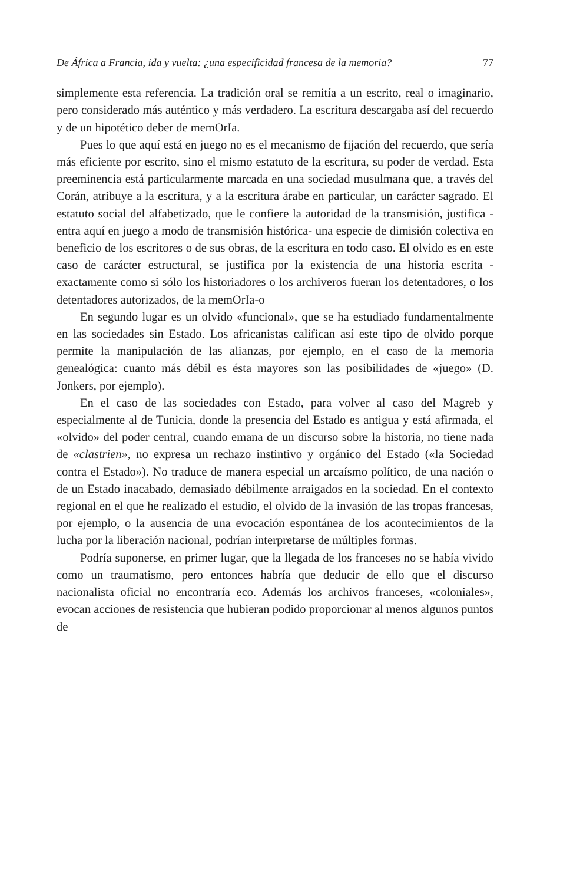De África a Francia, ida y vuelta: ¿una especificidad francesa de la memoria? 77
simplemente esta referencia. La tradición oral se remitía a un escrito, real o imaginario, pero considerado más auténtico y más verdadero. La escritura descargaba así del recuerdo y de un hipotético deber de memOrIa.
Pues lo que aquí está en juego no es el mecanismo de fijación del recuerdo, que sería más eficiente por escrito, sino el mismo estatuto de la escritura, su poder de verdad. Esta preeminencia está particularmente marcada en una sociedad musulmana que, a través del Corán, atribuye a la escritura, y a la escritura árabe en particular, un carácter sagrado. El estatuto social del alfabetizado, que le confiere la autoridad de la transmisión, justifica -entra aquí en juego a modo de transmisión histórica- una especie de dimisión colectiva en beneficio de los escritores o de sus obras, de la escritura en todo caso. El olvido es en este caso de carácter estructural, se justifica por la existencia de una historia escrita -exactamente como si sólo los historiadores o los archiveros fueran los detentadores, o los detentadores autorizados, de la memOrIa-o
En segundo lugar es un olvido «funcional», que se ha estudiado fundamentalmente en las sociedades sin Estado. Los africanistas califican así este tipo de olvido porque permite la manipulación de las alianzas, por ejemplo, en el caso de la memoria genealógica: cuanto más débil es ésta mayores son las posibilidades de «juego» (D. Jonkers, por ejemplo).
En el caso de las sociedades con Estado, para volver al caso del Magreb y especialmente al de Tunicia, donde la presencia del Estado es antigua y está afirmada, el «olvido» del poder central, cuando emana de un discurso sobre la historia, no tiene nada de «clastrien», no expresa un rechazo instintivo y orgánico del Estado («la Sociedad contra el Estado»). No traduce de manera especial un arcaísmo político, de una nación o de un Estado inacabado, demasiado débilmente arraigados en la sociedad. En el contexto regional en el que he realizado el estudio, el olvido de la invasión de las tropas francesas, por ejemplo, o la ausencia de una evocación espontánea de los acontecimientos de la lucha por la liberación nacional, podrían interpretarse de múltiples formas.
Podría suponerse, en primer lugar, que la llegada de los franceses no se había vivido como un traumatismo, pero entonces habría que deducir de ello que el discurso nacionalista oficial no encontraría eco. Además los archivos franceses, «coloniales», evocan acciones de resistencia que hubieran podido proporcionar al menos algunos puntos de